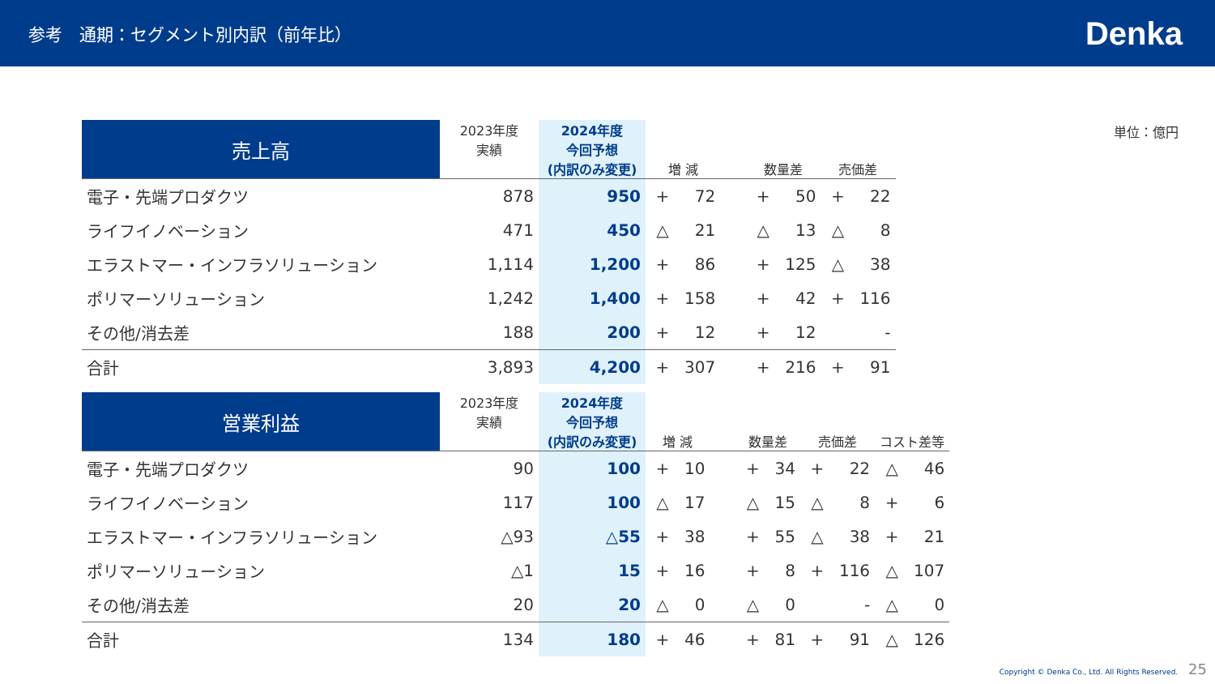参考　通期：セグメント別内訳（前年比）
Denka
単位：億円
| 売上高 | 2023年度 実績 | 2024年度 今回予想 (内訳のみ変更) | 増 減 | | | 数量差 | | 売価差 | |
| --- | --- | --- | --- | --- | --- | --- | --- | --- | --- |
| 電子・先端プロダクツ | 878 | 950 | + | 72 | | + | 50 | + | 22 |
| ライフイノベーション | 471 | 450 | △ | 21 | | △ | 13 | △ | 8 |
| エラストマー・インフラソリューション | 1,114 | 1,200 | + | 86 | | + | 125 | △ | 38 |
| ポリマーソリューション | 1,242 | 1,400 | + | 158 | | + | 42 | + | 116 |
| その他/消去差 | 188 | 200 | + | 12 | | + | 12 | | - |
| 合計 | 3,893 | 4,200 | + | 307 | | + | 216 | + | 91 |
| 営業利益 | 2023年度 実績 | 2024年度 今回予想 (内訳のみ変更) | 増 減 | | | 数量差 | | 売価差 | | コスト差等 | |
| --- | --- | --- | --- | --- | --- | --- | --- | --- | --- | --- | --- |
| 電子・先端プロダクツ | 90 | 100 | + | 10 | | + | 34 | + | 22 | △ | 46 |
| ライフイノベーション | 117 | 100 | △ | 17 | | △ | 15 | △ | 8 | + | 6 |
| エラストマー・インフラソリューション | △93 | △55 | + | 38 | | + | 55 | △ | 38 | + | 21 |
| ポリマーソリューション | △1 | 15 | + | 16 | | + | 8 | + | 116 | △ | 107 |
| その他/消去差 | 20 | 20 | △ | 0 | | △ | 0 | | - | △ | 0 |
| 合計 | 134 | 180 | + | 46 | | + | 81 | + | 91 | △ | 126 |
Copyright © Denka Co., Ltd. All Rights Reserved. 25